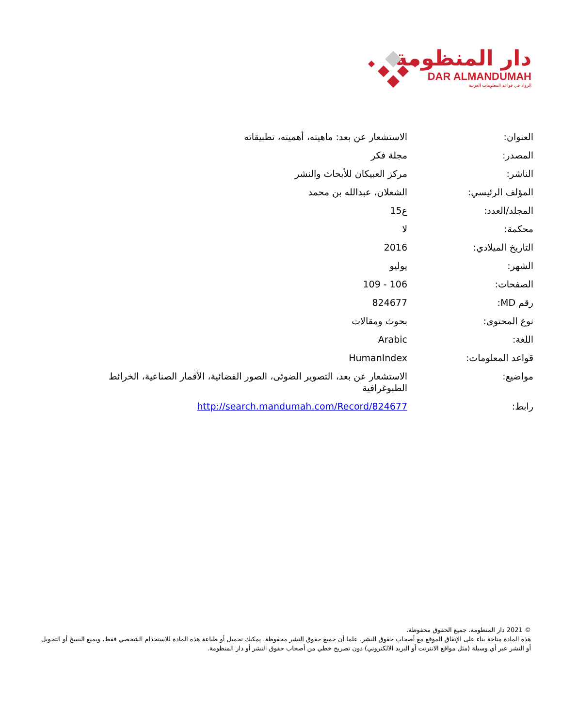دار المنظومة
DAR ALMANDUMAH
الرواد في قواعد المعلومات العربية
| العنوان: | الاستشعار عن بعد: ماهيته، أهميته، تطبيقاته |
| المصدر: | مجلة فكر |
| الناشر: | مركز العبيكان للأبحاث والنشر |
| المؤلف الرئيسي: | الشعلان، عبدالله بن محمد |
| المجلد/العدد: | ع15 |
| محكمة: | لا |
| التاريخ الميلادي: | 2016 |
| الشهر: | يوليو |
| الصفحات: | 106 - 109 |
| رقم MD: | 824677 |
| نوع المحتوى: | بحوث ومقالات |
| اللغة: | Arabic |
| قواعد المعلومات: | HumanIndex |
| مواضيع: | الاستشعار عن بعد، التصوير الضوئى، الصور الفضائية، الأقمار الصناعية، الخرائط الطبوغرافية |
| رابط: | http://search.mandumah.com/Record/824677 |
© 2021 دار المنظومة. جميع الحقوق محفوظة.
هذه المادة متاحة بناء على الإتفاق الموقع مع أصحاب حقوق النشر، علما أن جميع حقوق النشر محفوظة. يمكنك تحميل أو طباعة هذه المادة للاستخدام الشخصي فقط، ويمنع النسخ أو التحويل أو النشر عبر أي وسيلة (مثل مواقع الانترنت أو البريد الالكتروني) دون تصريح خطي من أصحاب حقوق النشر أو دار المنظومة.